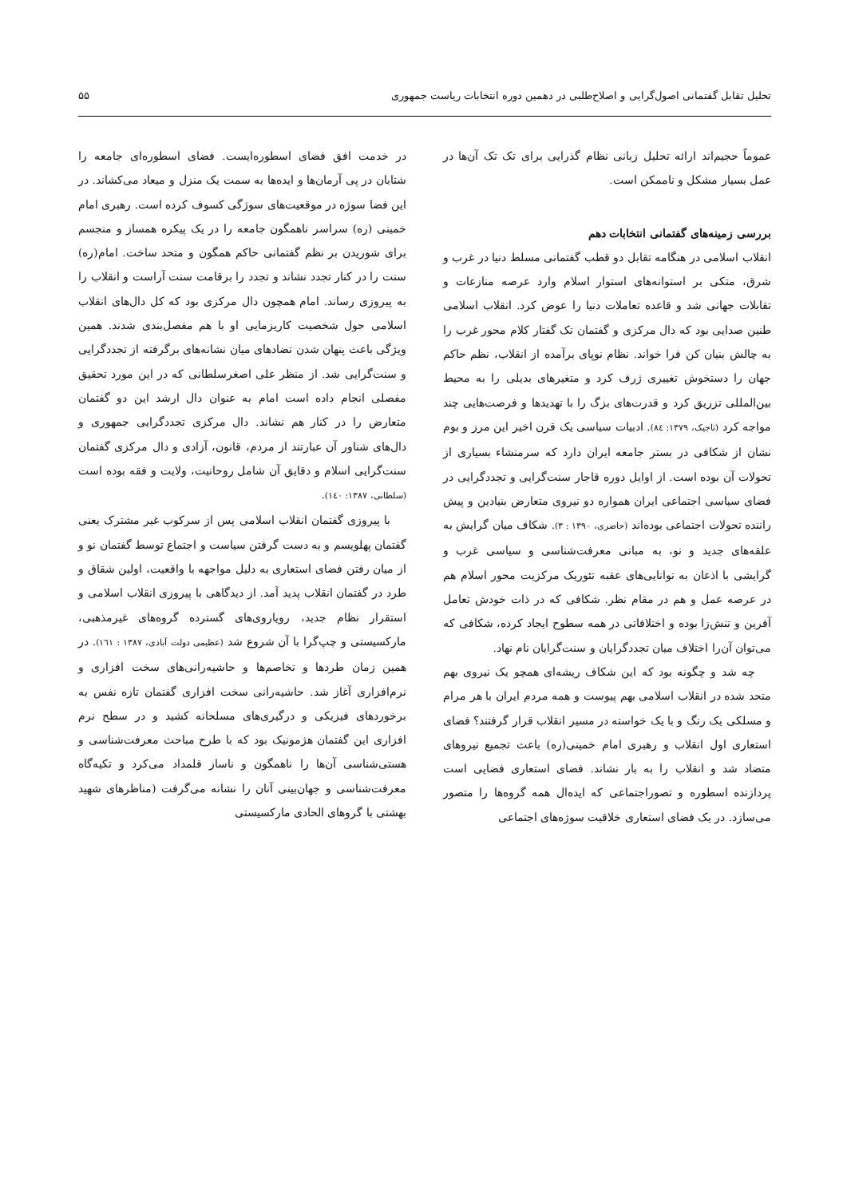تحلیل تقابل گفتمانی اصول‌گرایی و اصلاح‌طلبی در دهمین دوره انتخابات ریاست جمهوری ۵۵
عموماً حجیم‌اند ارائه تحلیل زبانی نظام گذرایی برای تک تک آن‌ها در عمل بسیار مشکل و ناممکن است.
بررسی زمینه‌های گفتمانی انتخابات دهم
انقلاب اسلامی در هنگامه تقابل دو قطب گفتمانی مسلط دنیا در غرب و شرق، متکی بر استوانه‌های استوار اسلام وارد عرصه منازعات و تقابلات جهانی شد و قاعده تعاملات دنیا را عوض کرد. انقلاب اسلامی طنین صدایی بود که دال مرکزی و گفتمان تک گفتار کلام محور غرب را به چالش بنیان کن فرا خواند. نظام نوپای برآمده از انقلاب، نظم حاکم جهان را دستخوش تغییری ژرف کرد و متغیرهای بدیلی را به محیط بین‌المللی تزریق کرد و قدرت‌های بزگ را با تهدیدها و فرصت‌هایی چند مواجه کرد (تاجیک، ۱۳۷۹: ۸٤). ادبیات سیاسی یک قرن اخیر این مرز و بوم نشان از شکافی در بستر جامعه ایران دارد که سرمنشاء بسیاری از تحولات آن بوده است. از اوایل دوره قاجار سنت‌گرایی و تجددگرایی در فضای سیاسی اجتماعی ایران همواره دو نیروی متعارض بنیادین و پیش راننده تحولات اجتماعی بوده‌اند (حاضری، ۱۳۹۰ : ۳). شکاف میان گرایش به علقه‌های جدید و نو، به مبانی معرفت‌شناسی و سیاسی غرب و گرایشی با اذعان به توانایی‌های عقبه تئوریک مرکزیت محور اسلام هم در عرصه عمل و هم در مقام نظر. شکافی که در ذات خودش تعامل آفرین و تنش‌زا بوده و اختلافاتی در همه سطوح ایجاد کرده، شکافی که می‌توان آن‌را اختلاف میان تجددگرایان و سنت‌گرایان نام نهاد.
چه شد و چگونه بود که این شکاف ریشه‌ای همچو یک نیروی بهم متحد شده در انقلاب اسلامی بهم پیوست و همه مردم ایران با هر مرام و مسلکی یک رنگ و با یک خواسته در مسیر انقلاب قرار گرفتند؟ فضای استعاری اول انقلاب و رهبری امام خمینی(ره) باعث تجمیع نیروهای متضاد شد و انقلاب را به بار نشاند. فضای استعاری فضایی است پردازنده اسطوره و تصوراجتماعی که ایده‌ال همه گروه‌ها را متصور می‌سازد. در یک فضای استعاری خلاقیت سوژه‌های اجتماعی
در خدمت افق فضای اسطوره‌ایست. فضای اسطوره‌ای جامعه را شتابان در پی آرمان‌ها و ایده‌ها به سمت یک منزل و میعاد می‌کشاند. در این فضا سوژه در موقعیت‌های سوژگی کسوف کرده است. رهبری امام خمینی (ره) سراسر ناهمگون جامعه را در یک پیکره همساز و منجسم برای شوریدن بر نظم گفتمانی حاکم همگون و متحد ساخت. امام(ره) سنت را در کنار تجدد نشاند و تجدد را برقامت سنت آراست و انقلاب را به پیروزی رساند. امام همچون دال مرکزی بود که کل دال‌های انقلاب اسلامی حول شخصیت کاریزمایی او با هم مفصل‌بندی شدند. همین ویژگی باعث پنهان شدن تضادهای میان نشانه‌های برگرفته از تجددگرایی و سنت‌گرایی شد. از منظر علی اصغرسلطانی که در این مورد تحقیق مفصلی انجام داده است امام به عنوان دال ارشد این دو گفتمان متعارض را در کنار هم نشاند. دال مرکزی تجددگرایی جمهوری و دال‌های شناور آن عبارتند از مردم، قانون، آزادی و دال مرکزی گفتمان سنت‌گرایی اسلام و دقایق آن شامل روحانیت، ولایت و فقه بوده است (سلطانی، ۱۳۸۷: ۱٤۰).
با پیروزی گفتمان انقلاب اسلامی پس از سرکوب غیر مشترک یعنی گفتمان پهلویسم و به دست گرفتن سیاست و اجتماع توسط گفتمان نو و از میان رفتن فضای استعاری به دلیل مواجهه با واقعیت، اولین شقاق و طرد در گفتمان انقلاب پدید آمد. از دیدگاهی با پیروزی انقلاب اسلامی و استقرار نظام جدید، رویاروی‌های گسترده گروه‌های غیرمذهبی، مارکسیستی و چپ‌گرا با آن شروع شد (عظیمی دولت آبادی، ۱۳۸۷ : ۱٦۱). در همین زمان طردها و تخاصم‌ها و حاشیه‌رانی‌های سخت افزاری و نرم‌افزاری آغاز شد. حاشیه‌رانی سخت افزاری گفتمان تازه نفس به برخوردهای فیزیکی و درگیری‌های مسلحانه کشید و در سطح نرم افزاری این گفتمان هژمونیک بود که با طرح مباحث معرفت‌شناسی و هستی‌شناسی آن‌ها را ناهمگون و ناساز قلمداد می‌کرد و تکیه‌گاه معرفت‌شناسی و جهان‌بینی آنان را نشانه می‌گرفت (مناظرهای شهید بهشتی با گروهای الحادی مارکسیستی